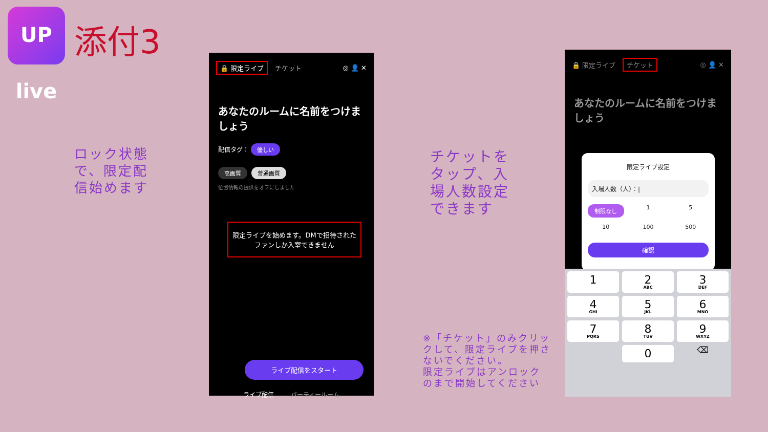UP live
添付3
ロック状態で、限定配信始めます
🔒 限定ライブ チケット ◎ 👤 ✕
あなたのルームに名前をつけましょう
配信タグ： 優しい
高画質 普通画質
位置情報の提供をオフにしました
限定ライブを始めます。DMで招待されたファンしか入室できません
ライブ配信をスタート
ライブ配信 パーティールーム
チケットをタップ、入場人数設定できます
※「チケット」のみクリックして、限定ライブを押さないでください。
限定ライブはアンロックのまで開始してください
🔒 限定ライブ チケット ◎ 👤 ✕
あなたのルームに名前をつけましょう
限定ライブ設定
入場人数（人）：|
制限なし 1 5 10 100 500
確認
1
2
ABC
3
DEF
4
GHI
5
JKL
6
MNO
7
PQRS
8
TUV
9
WXYZ
0
⌫